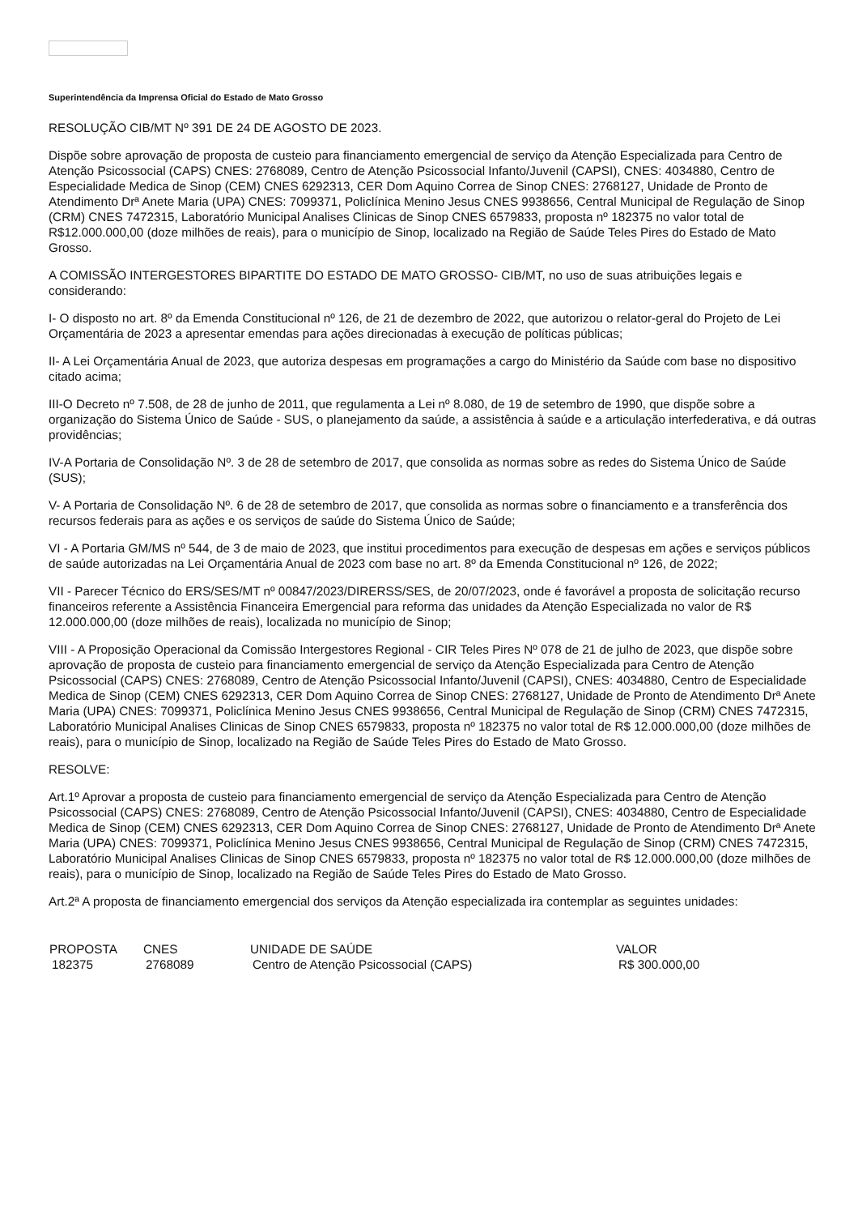Superintendência da Imprensa Oficial do Estado de Mato Grosso
RESOLUÇÃO CIB/MT Nº 391 DE 24 DE AGOSTO DE 2023.
Dispõe sobre aprovação de proposta de custeio para financiamento emergencial de serviço da Atenção Especializada para Centro de Atenção Psicossocial (CAPS) CNES: 2768089, Centro de Atenção Psicossocial Infanto/Juvenil (CAPSI), CNES: 4034880, Centro de Especialidade Medica de Sinop (CEM) CNES 6292313, CER Dom Aquino Correa de Sinop CNES: 2768127, Unidade de Pronto de Atendimento Drª Anete Maria (UPA) CNES: 7099371, Policlínica Menino Jesus CNES 9938656, Central Municipal de Regulação de Sinop (CRM) CNES 7472315, Laboratório Municipal Analises Clinicas de Sinop CNES 6579833, proposta nº 182375 no valor total de R$12.000.000,00 (doze milhões de reais), para o município de Sinop, localizado na Região de Saúde Teles Pires do Estado de Mato Grosso.
A COMISSÃO INTERGESTORES BIPARTITE DO ESTADO DE MATO GROSSO- CIB/MT, no uso de suas atribuições legais e considerando:
I- O disposto no art. 8º da Emenda Constitucional nº 126, de 21 de dezembro de 2022, que autorizou o relator-geral do Projeto de Lei Orçamentária de 2023 a apresentar emendas para ações direcionadas à execução de políticas públicas;
II- A Lei Orçamentária Anual de 2023, que autoriza despesas em programações a cargo do Ministério da Saúde com base no dispositivo citado acima;
III-O Decreto nº 7.508, de 28 de junho de 2011, que regulamenta a Lei nº 8.080, de 19 de setembro de 1990, que dispõe sobre a organização do Sistema Único de Saúde - SUS, o planejamento da saúde, a assistência à saúde e a articulação interfederativa, e dá outras providências;
IV-A Portaria de Consolidação Nº. 3 de 28 de setembro de 2017, que consolida as normas sobre as redes do Sistema Único de Saúde (SUS);
V- A Portaria de Consolidação Nº. 6 de 28 de setembro de 2017, que consolida as normas sobre o financiamento e a transferência dos recursos federais para as ações e os serviços de saúde do Sistema Único de Saúde;
VI - A Portaria GM/MS nº 544, de 3 de maio de 2023, que institui procedimentos para execução de despesas em ações e serviços públicos de saúde autorizadas na Lei Orçamentária Anual de 2023 com base no art. 8º da Emenda Constitucional nº 126, de 2022;
VII - Parecer Técnico do ERS/SES/MT nº 00847/2023/DIRERSS/SES, de 20/07/2023, onde é favorável a proposta de solicitação recurso financeiros referente a Assistência Financeira Emergencial para reforma das unidades da Atenção Especializada no valor de R$ 12.000.000,00 (doze milhões de reais), localizada no município de Sinop;
VIII - A Proposição Operacional da Comissão Intergestores Regional - CIR Teles Pires Nº 078 de 21 de julho de 2023, que dispõe sobre aprovação de proposta de custeio para financiamento emergencial de serviço da Atenção Especializada para Centro de Atenção Psicossocial (CAPS) CNES: 2768089, Centro de Atenção Psicossocial Infanto/Juvenil (CAPSI), CNES: 4034880, Centro de Especialidade Medica de Sinop (CEM) CNES 6292313, CER Dom Aquino Correa de Sinop CNES: 2768127, Unidade de Pronto de Atendimento Drª Anete Maria (UPA) CNES: 7099371, Policlínica Menino Jesus CNES 9938656, Central Municipal de Regulação de Sinop (CRM) CNES 7472315, Laboratório Municipal Analises Clinicas de Sinop CNES 6579833, proposta nº 182375 no valor total de R$ 12.000.000,00 (doze milhões de reais), para o município de Sinop, localizado na Região de Saúde Teles Pires do Estado de Mato Grosso.
RESOLVE:
Art.1º Aprovar a proposta de custeio para financiamento emergencial de serviço da Atenção Especializada para Centro de Atenção Psicossocial (CAPS) CNES: 2768089, Centro de Atenção Psicossocial Infanto/Juvenil (CAPSI), CNES: 4034880, Centro de Especialidade Medica de Sinop (CEM) CNES 6292313, CER Dom Aquino Correa de Sinop CNES: 2768127, Unidade de Pronto de Atendimento Drª Anete Maria (UPA) CNES: 7099371, Policlínica Menino Jesus CNES 9938656, Central Municipal de Regulação de Sinop (CRM) CNES 7472315, Laboratório Municipal Analises Clinicas de Sinop CNES 6579833, proposta nº 182375 no valor total de R$ 12.000.000,00 (doze milhões de reais), para o município de Sinop, localizado na Região de Saúde Teles Pires do Estado de Mato Grosso.
Art.2ª A proposta de financiamento emergencial dos serviços da Atenção especializada ira contemplar as seguintes unidades:
| PROPOSTA | CNES | UNIDADE DE SAÚDE | VALOR |
| --- | --- | --- | --- |
| 182375 | 2768089 | Centro de Atenção Psicossocial (CAPS) | R$ 300.000,00 |